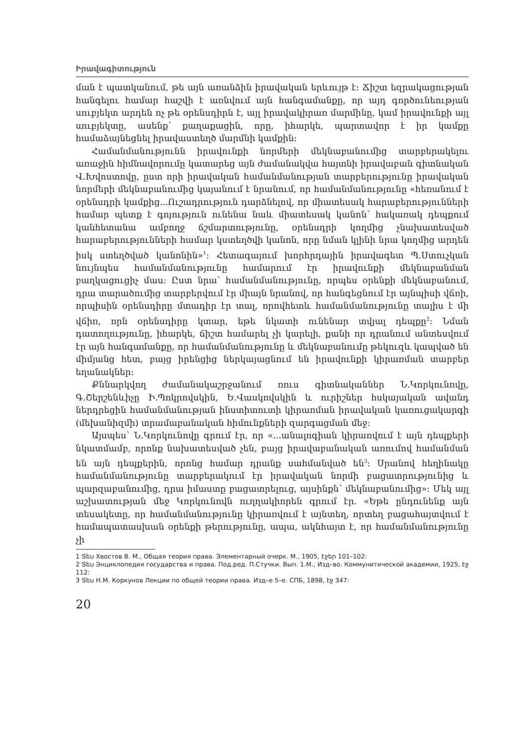Իրավագիտություն
ման է պատկանում, թե այն առանձին իրավական երևույթ է: Ճիշտ եզրակացության հանգելու համար հաշվի է առնվում այն հանգամանքը, որ այդ գործունեության սուբյեկտ արդեն ոչ թե օրենսդիրն է, այլ իրավակիրառ մարմինը, կամ իրավունքի այլ սուբյեկտը, ասենք՝ քաղաքացին, որը, իհարկե, պարտավոր է իր կամքը համաձայնեցնել իրավաստեղծ մարմնի կամքին:
Համանմանությունն իրավունքի նորմերի մեկնաբանումից տարբերակելու առաջին հիմնավորումը կատարեց այն ժամանակվա հայտնի իրավաբան գիտնական Վ.Խվոստովը, ըստ որի իրավական համանմանության տարբերությունը իրավական նորմերի մեկնաբանումից կայանում է նրանում, որ համանմանությունը «հեռանում է օրենսդրի կամքից...Ուշադրություն դարձնելով, որ միատեսակ հարաբերությունների համար պետք է գոյություն ունենա նաև միատեսակ կանոն՝ հակառակ դեպքում կանհետանա ամբողջ ճշմարտությունը, օրենսդրի կողմից չնախատեսված հարաբերությունների համար կստեղծվի կանոն, որը նման կլինի նրա կողմից արդեն իսկ ստեղծված կանոնին»<sup>1</sup>: Հետագայում խորհրդային իրավագետ Պ.Ստուչկան նույնպես համանմանությունը համարում էր իրավունքի մեկնաբանման բաղկացուցիչ մաս: Ըստ նրա՝ համանմանությունը, որպես օրենքի մեկնաբանում, դրա տարածումից տարբերվում էր միայն նրանով, որ հանգեցնում էր այնպիսի վճռի, որպիսին օրենսդիրը մտադիր էր տալ, որովհետև համանմանությունը տալիս է մի վճիռ, որն օրենսդիրը կտար, եթե նկատի ունենար տվյալ դեպքը<sup>2</sup>: Նման դատողությունը, իհարկե, ճիշտ համարել չի կարելի, քանի որ դրանում անտեսվում էր այն հանգամանքը, որ համանմանությունը և մեկնաբանումը թեկուզև կապված են միմյանց հետ, բայց իրենցից ներկայացնում են իրավունքի կիրառման տարբեր եղանակներ:
Քննարկվող ժամանակաշրջանում ռուս գիտնականներ Ն.Կորկունովը, Գ.Շերշենևիչը Ի.Պոկրովսկին, Ե.Վասկովսկին և ուրիշներ հսկայական ավանդ ներդրեցին համանմանության ինստիտուտի կիրառման իրավական կառուցակարգի (մեխանիզմի) տրամաբանական հիմունքների զարգացման մեջ:
Այսպես՝ Ն.Կորկունովը գրում էր, որ «...անալոգիան կիրառվում է այն դեպքերի նկատմամբ, որոնք նախատեսված չեն, բայց իրավաբանական առումով համանման են այն դեպքերին, որոնց համար դրանք սահմանված են<sup>3</sup>: Սրանով հեղինակը համանմանությունը տարբերակում էր իրավական նորմի բացատրությունից և պարզաբանումից, դրա իմաստը բացատրելուց, այսինքն՝ մեկնաբանումից»: Մեկ այլ աշխատության մեջ Կորկունովն ուղղակիորեն գրում էր. «Եթե ընդունենք այն տեսակետը, որ համանմանությունը կիրառվում է այնտեղ, որտեղ բացահայտվում է համապատասխան օրենքի թերությունը, ապա, ակնհայտ է, որ համանմանությունը չի
1 Տես Хвостов В. М., Общая теория права. Элементарный очерк. М., 1905, էջեր 101–102:
2 Տես Энциклопедия государства и права. Под.ред. П.Стучки. Вып. 1.М., Изд–во. Коммунитической академии, 1925, էջ 112:
3 Տես Н.М. Коркунов Лекции по общей теории права. Изд–е 5–е. СПБ, 1898, էջ 347:
20